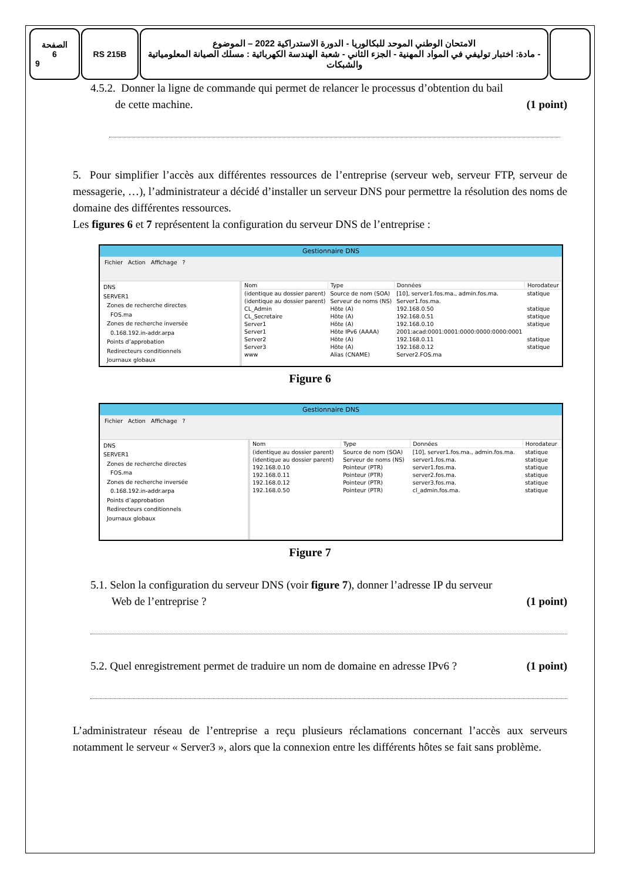الصفحة
6
9
RS 215B الامتحان الوطني الموحد للبكالوريا - الدورة الاستدراكية 2022 – الموضوع
- مادة: اختبار توليفي في المواد المهنية - الجزء الثاني - شعبة الهندسة الكهربائية : مسلك الصيانة المعلومياتية والشبكات
4.5.2. Donner la ligne de commande qui permet de relancer le processus d’obtention du bail
de cette machine. (1 point)
5. Pour simplifier l’accès aux différentes ressources de l’entreprise (serveur web, serveur FTP, serveur de messagerie, …), l’administrateur a décidé d’installer un serveur DNS pour permettre la résolution des noms de domaine des différentes ressources.
Les figures 6 et 7 représentent la configuration du serveur DNS de l’entreprise :
Gestionnaire DNS
Fichier Action Affichage ?
DNS
SERVER1
Zones de recherche directes
FOS.ma
Zones de recherche inversée
0.168.192.in-addr.arpa
Points d’approbation
Redirecteurs conditionnels
Journaux globaux
| Nom | Type | Données | Horodateur |
| --- | --- | --- | --- |
| (identique au dossier parent) | Source de nom (SOA) | [10], server1.fos.ma., admin.fos.ma. | statique |
| (identique au dossier parent) | Serveur de noms (NS) | Server1.fos.ma. | |
| CL_Admin | Hôte (A) | 192.168.0.50 | statique |
| CL_Secretaire | Hôte (A) | 192.168.0.51 | statique |
| Server1 | Hôte (A) | 192.168.0.10 | statique |
| Server1 | Hôte IPv6 (AAAA) | 2001:acad:0001:0001:0000:0000:0000:0001 | |
| Server2 | Hôte (A) | 192.168.0.11 | statique |
| Server3 | Hôte (A) | 192.168.0.12 | statique |
| www | Alias (CNAME) | Server2.FOS.ma | |
Figure 6
Gestionnaire DNS
Fichier Action Affichage ?
DNS
SERVER1
Zones de recherche directes
FOS.ma
Zones de recherche inversée
0.168.192.in-addr.arpa
Points d’approbation
Redirecteurs conditionnels
Journaux globaux
| Nom | Type | Données | Horodateur |
| --- | --- | --- | --- |
| (identique au dossier parent) | Source de nom (SOA) | [10], server1.fos.ma., admin.fos.ma. | statique |
| (identique au dossier parent) | Serveur de noms (NS) | server1.fos.ma. | statique |
| 192.168.0.10 | Pointeur (PTR) | server1.fos.ma. | statique |
| 192.168.0.11 | Pointeur (PTR) | server2.fos.ma. | statique |
| 192.168.0.12 | Pointeur (PTR) | server3.fos.ma. | statique |
| 192.168.0.50 | Pointeur (PTR) | cl_admin.fos.ma. | statique |
Figure 7
5.1. Selon la configuration du serveur DNS (voir figure 7), donner l’adresse IP du serveur
Web de l’entreprise ? (1 point)
5.2. Quel enregistrement permet de traduire un nom de domaine en adresse IPv6 ? (1 point)
L’administrateur réseau de l’entreprise a reçu plusieurs réclamations concernant l’accès aux serveurs notamment le serveur « Server3 », alors que la connexion entre les différents hôtes se fait sans problème.